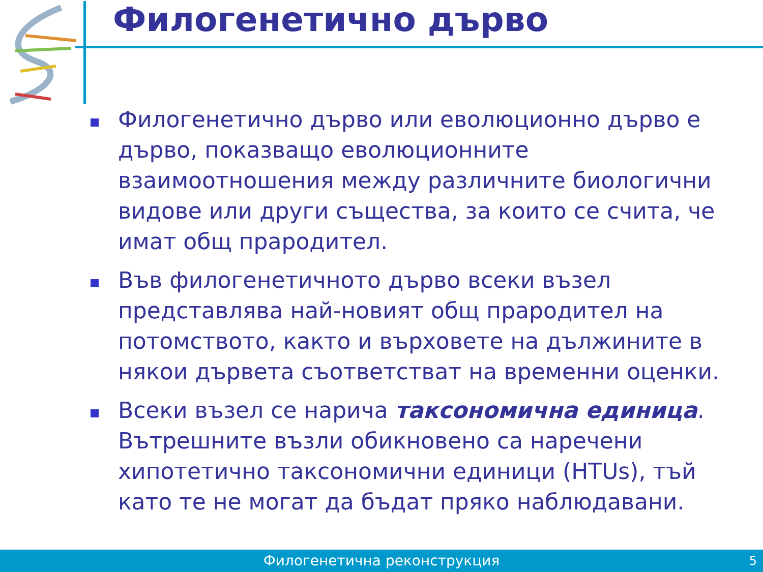Филогенетично дърво
Филогенетично дърво или еволюционно дърво е дърво, показващо еволюционните взаимоотношения между различните биологични видове или други същества, за които се счита, че имат общ прародител.
Във филогенетичното дърво всеки възел представлява най-новият общ прародител на потомството, както и върховете на дължините в някои дървета съответстват на временни оценки.
Всеки възел се нарича таксономична единица. Вътрешните възли обикновено са наречени хипотетично таксономични единици (HTUs), тъй като те не могат да бъдат пряко наблюдавани.
Филогенетична реконструкция 5